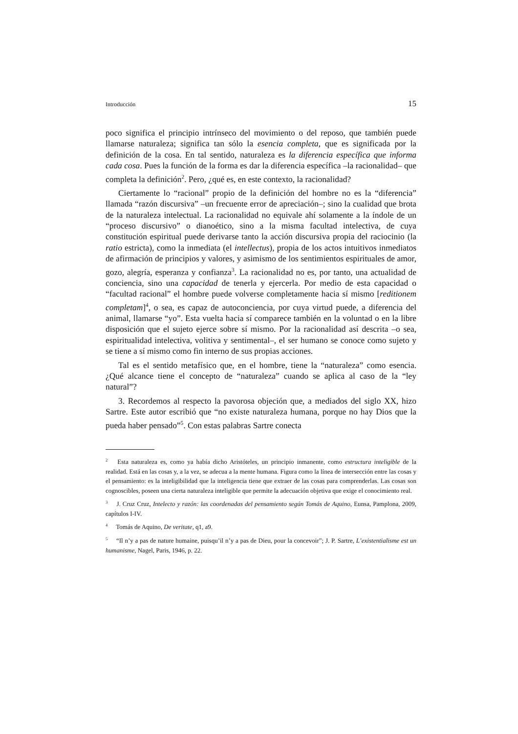Introducción 15
poco significa el principio intrínseco del movimiento o del reposo, que también puede llamarse naturaleza; significa tan sólo la esencia completa, que es significada por la definición de la cosa. En tal sentido, naturaleza es la diferencia específica que informa cada cosa. Pues la función de la forma es dar la diferencia específica –la racionalidad– que completa la definición<sup>2</sup>. Pero, ¿qué es, en este contexto, la racionalidad?
Ciertamente lo “racional” propio de la definición del hombre no es la “diferencia” llamada “razón discursiva” –un frecuente error de apreciación–; sino la cualidad que brota de la naturaleza intelectual. La racionalidad no equivale ahí solamente a la índole de un “proceso discursivo” o dianoético, sino a la misma facultad intelectiva, de cuya constitución espiritual puede derivarse tanto la acción discursiva propia del raciocinio (la ratio estricta), como la inmediata (el intellectus), propia de los actos intuitivos inmediatos de afirmación de principios y valores, y asimismo de los sentimientos espirituales de amor, gozo, alegría, esperanza y confianza<sup>3</sup>. La racionalidad no es, por tanto, una actualidad de conciencia, sino una capacidad de tenerla y ejercerla. Por medio de esta capacidad o “facultad racional” el hombre puede volverse completamente hacia sí mismo [reditionem completam]<sup>4</sup>, o sea, es capaz de autoconciencia, por cuya virtud puede, a diferencia del animal, llamarse “yo”. Esta vuelta hacia sí comparece también en la voluntad o en la libre disposición que el sujeto ejerce sobre sí mismo. Por la racionalidad así descrita –o sea, espiritualidad intelectiva, volitiva y sentimental–, el ser humano se conoce como sujeto y se tiene a sí mismo como fin interno de sus propias acciones.
Tal es el sentido metafísico que, en el hombre, tiene la “naturaleza” como esencia. ¿Qué alcance tiene el concepto de “naturaleza” cuando se aplica al caso de la “ley natural”?
3. Recordemos al respecto la pavorosa objeción que, a mediados del siglo XX, hizo Sartre. Este autor escribió que “no existe naturaleza humana, porque no hay Dios que la pueda haber pensado”<sup>5</sup>. Con estas palabras Sartre conecta
<sup>2</sup> Esta naturaleza es, como ya había dicho Aristóteles, un principio inmanente, como estructura inteligible de la realidad. Está en las cosas y, a la vez, se adecua a la mente humana. Figura como la línea de intersección entre las cosas y el pensamiento: es la inteligibilidad que la inteligencia tiene que extraer de las cosas para comprenderlas. Las cosas son cognoscibles, poseen una cierta naturaleza inteligible que permite la adecuación objetiva que exige el conocimiento real.
<sup>3</sup> J. Cruz Cruz, Intelecto y razón: las coordenadas del pensamiento según Tomás de Aquino, Eunsa, Pamplona, 2009, capítulos I-IV.
<sup>4</sup> Tomás de Aquino, De veritate, q1, a9.
<sup>5</sup> “Il n’y a pas de nature humaine, puisqu’il n’y a pas de Dieu, pour la concevoir”; J. P. Sartre, L’existentialisme est un humanisme, Nagel, Paris, 1946, p. 22.